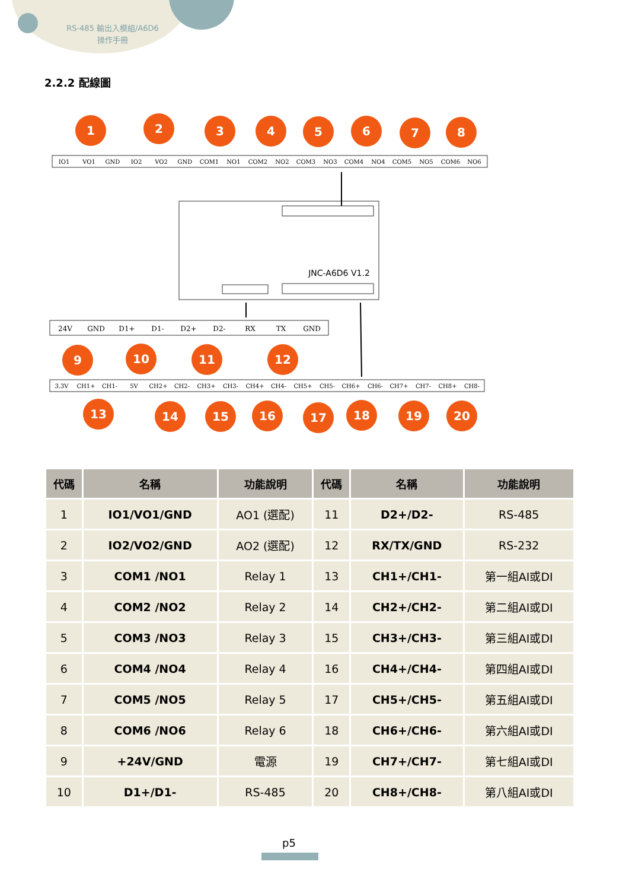RS-485 輸出入模組/A6D6
操作手冊
2.2.2 配線圖
IO1
VO1
GND
IO2
VO2
GND
COM1
NO1
COM2
NO2
COM3
NO3
COM4
NO4
COM5
NO5
COM6
NO6
24V
GND
D1+
D1-
D2+
D2-
RX
TX
GND
3.3V
CH1+
CH1-
5V
CH2+
CH2-
CH3+
CH3-
CH4+
CH4-
CH5+
CH5-
CH6+
CH6-
CH7+
CH7-
CH8+
CH8-
JNC-A6D6 V1.2
1
2
3
4
5
6
7
8
9
10
11
12
13
14
15
16
17
18
19
20
| 代碼 | 名稱 | 功能說明 | 代碼 | 名稱 | 功能說明 |
| --- | --- | --- | --- | --- | --- |
| 1 | IO1/VO1/GND | AO1 (選配) | 11 | D2+/D2- | RS-485 |
| 2 | IO2/VO2/GND | AO2 (選配) | 12 | RX/TX/GND | RS-232 |
| 3 | COM1 /NO1 | Relay 1 | 13 | CH1+/CH1- | 第一組AI或DI |
| 4 | COM2 /NO2 | Relay 2 | 14 | CH2+/CH2- | 第二組AI或DI |
| 5 | COM3 /NO3 | Relay 3 | 15 | CH3+/CH3- | 第三組AI或DI |
| 6 | COM4 /NO4 | Relay 4 | 16 | CH4+/CH4- | 第四組AI或DI |
| 7 | COM5 /NO5 | Relay 5 | 17 | CH5+/CH5- | 第五組AI或DI |
| 8 | COM6 /NO6 | Relay 6 | 18 | CH6+/CH6- | 第六組AI或DI |
| 9 | +24V/GND | 電源 | 19 | CH7+/CH7- | 第七組AI或DI |
| 10 | D1+/D1- | RS-485 | 20 | CH8+/CH8- | 第八組AI或DI |
p5